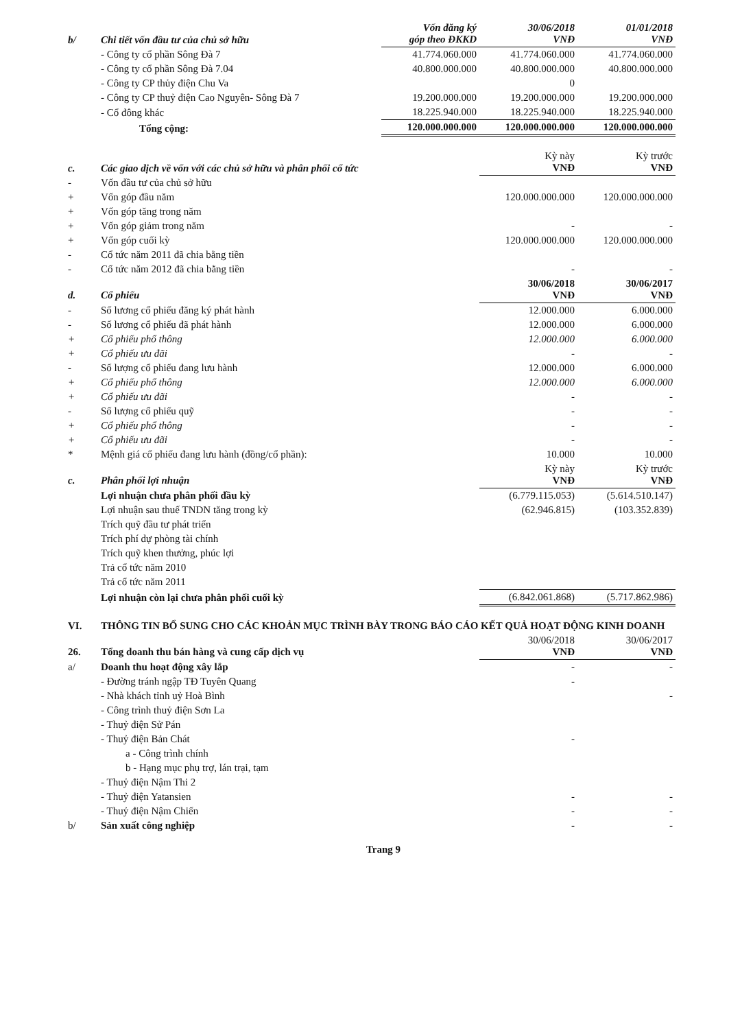| b/ | Chi tiết vốn đầu tư của chủ sở hữu | Vốn đăng ký góp theo ĐKKD | 30/06/2018 VNĐ | 01/01/2018 VNĐ |
| | - Công ty cổ phần Sông Đà 7 | 41.774.060.000 | 41.774.060.000 | 41.774.060.000 |
| | - Công ty cổ phần Sông Đà 7.04 | 40.800.000.000 | 40.800.000.000 | 40.800.000.000 |
| | - Công ty CP thủy điện Chu Va | | 0 | |
| | - Công ty CP thuỷ điện Cao Nguyên- Sông Đà 7 | 19.200.000.000 | 19.200.000.000 | 19.200.000.000 |
| | - Cổ đông khác | 18.225.940.000 | 18.225.940.000 | 18.225.940.000 |
| | Tổng cộng: | 120.000.000.000 | 120.000.000.000 | 120.000.000.000 |
| c. | Các giao dịch về vốn với các chủ sở hữu và phân phối cổ tức | | Kỳ này VNĐ | Kỳ trước VNĐ |
| - | Vốn đầu tư của chủ sở hữu | | | |
| + | Vốn góp đầu năm | | 120.000.000.000 | 120.000.000.000 |
| + | Vốn góp tăng trong năm | | | |
| + | Vốn góp giảm trong năm | | - | - |
| + | Vốn góp cuối kỳ | | 120.000.000.000 | 120.000.000.000 |
| - | Cổ tức năm 2011 đã chia bằng tiền | | | |
| - | Cổ tức năm 2012 đã chia bằng tiền | | - | - |
| d. | Cổ phiếu | | 30/06/2018 VNĐ | 30/06/2017 VNĐ |
| - | Số lương cổ phiếu đăng ký phát hành | | 12.000.000 | 6.000.000 |
| - | Số lương cổ phiếu đã phát hành | | 12.000.000 | 6.000.000 |
| + | Cổ phiếu phổ thông | | 12.000.000 | 6.000.000 |
| + | Cổ phiếu ưu đãi | | - | - |
| - | Số lượng cổ phiếu đang lưu hành | | 12.000.000 | 6.000.000 |
| + | Cổ phiếu phổ thông | | 12.000.000 | 6.000.000 |
| + | Cổ phiếu ưu đãi | | - | - |
| - | Số lượng cổ phiếu quỹ | | - | - |
| + | Cổ phiếu phổ thông | | - | - |
| + | Cổ phiếu ưu đãi | | - | - |
| * | Mệnh giá cổ phiếu đang lưu hành (đồng/cổ phần): | | 10.000 | 10.000 |
| c. | Phân phối lợi nhuận | | Kỳ này VNĐ | Kỳ trước VNĐ |
| | Lợi nhuận chưa phân phối đầu kỳ | | (6.779.115.053) | (5.614.510.147) |
| | Lợi nhuận sau thuế TNDN tăng trong kỳ | | (62.946.815) | (103.352.839) |
| | Trích quỹ đầu tư phát triển | | | |
| | Trích phí dự phòng tài chính | | | |
| | Trích quỹ khen thưởng, phúc lợi | | | |
| | Trả cổ tức năm 2010 | | | |
| | Trả cổ tức năm 2011 | | | |
| | Lợi nhuận còn lại chưa phân phối cuối kỳ | | (6.842.061.868) | (5.717.862.986) |
| VI. | THÔNG TIN BỔ SUNG CHO CÁC KHOẢN MỤC TRÌNH BÀY TRONG BÁO CÁO KẾT QUẢ HOẠT ĐỘNG KINH DOANH | | | |
| 26. | Tổng doanh thu bán hàng và cung cấp dịch vụ | | 30/06/2018 VNĐ | 30/06/2017 VNĐ |
| a/ | Doanh thu hoạt động xây lắp | | - | - |
| | - Đường tránh ngập TĐ Tuyên Quang | | - | |
| | - Nhà khách tỉnh uỷ Hoà Bình | | | - |
| | - Công trình thuỷ điện Sơn La | | | |
| | - Thuỷ điện Sử Pán | | | |
| | - Thuỷ điện Bản Chát | | - | |
| | a - Công trình chính | | | |
| | b - Hạng mục phụ trợ, lán trại, tạm | | | |
| | - Thuỷ điện Nậm Thi 2 | | | |
| | - Thuỷ điện Yatansien | | - | - |
| | - Thuỷ điện Nậm Chiến | | - | - |
| b/ | Sản xuất công nghiệp | | - | - |
Trang 9